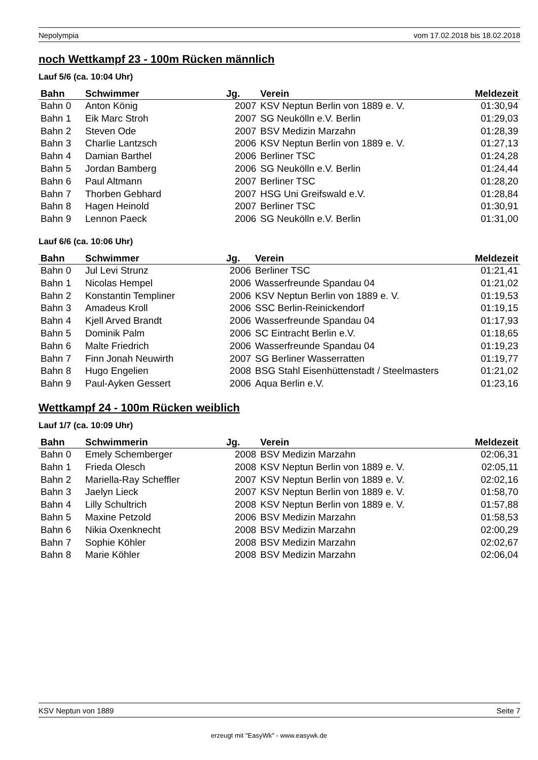Nepolympia vom 17.02.2018 bis 18.02.2018
noch Wettkampf 23 - 100m Rücken männlich
Lauf 5/6 (ca. 10:04 Uhr)
| Bahn | Schwimmer | Jg. | Verein | Meldezeit |
| --- | --- | --- | --- | --- |
| Bahn 0 | Anton König | 2007 | KSV Neptun Berlin von 1889 e. V. | 01:30,94 |
| Bahn 1 | Eik Marc Stroh | 2007 | SG Neukölln e.V. Berlin | 01:29,03 |
| Bahn 2 | Steven Ode | 2007 | BSV Medizin Marzahn | 01:28,39 |
| Bahn 3 | Charlie Lantzsch | 2006 | KSV Neptun Berlin von 1889 e. V. | 01:27,13 |
| Bahn 4 | Damian Barthel | 2006 | Berliner TSC | 01:24,28 |
| Bahn 5 | Jordan Bamberg | 2006 | SG Neukölln e.V. Berlin | 01:24,44 |
| Bahn 6 | Paul Altmann | 2007 | Berliner TSC | 01:28,20 |
| Bahn 7 | Thorben Gebhard | 2007 | HSG Uni Greifswald e.V. | 01:28,84 |
| Bahn 8 | Hagen Heinold | 2007 | Berliner TSC | 01:30,91 |
| Bahn 9 | Lennon Paeck | 2006 | SG Neukölln e.V. Berlin | 01:31,00 |
Lauf 6/6 (ca. 10:06 Uhr)
| Bahn | Schwimmer | Jg. | Verein | Meldezeit |
| --- | --- | --- | --- | --- |
| Bahn 0 | Jul Levi Strunz | 2006 | Berliner TSC | 01:21,41 |
| Bahn 1 | Nicolas Hempel | 2006 | Wasserfreunde Spandau 04 | 01:21,02 |
| Bahn 2 | Konstantin Templiner | 2006 | KSV Neptun Berlin von 1889 e. V. | 01:19,53 |
| Bahn 3 | Amadeus Kroll | 2006 | SSC Berlin-Reinickendorf | 01:19,15 |
| Bahn 4 | Kjell Arved Brandt | 2006 | Wasserfreunde Spandau 04 | 01:17,93 |
| Bahn 5 | Dominik Palm | 2006 | SC Eintracht Berlin e.V. | 01:18,65 |
| Bahn 6 | Malte Friedrich | 2006 | Wasserfreunde Spandau 04 | 01:19,23 |
| Bahn 7 | Finn Jonah Neuwirth | 2007 | SG Berliner Wasserratten | 01:19,77 |
| Bahn 8 | Hugo Engelien | 2008 | BSG Stahl Eisenhüttenstadt / Steelmasters | 01:21,02 |
| Bahn 9 | Paul-Ayken Gessert | 2006 | Aqua Berlin e.V. | 01:23,16 |
Wettkampf 24 - 100m Rücken weiblich
Lauf 1/7 (ca. 10:09 Uhr)
| Bahn | Schwimmerin | Jg. | Verein | Meldezeit |
| --- | --- | --- | --- | --- |
| Bahn 0 | Emely Schemberger | 2008 | BSV Medizin Marzahn | 02:06,31 |
| Bahn 1 | Frieda Olesch | 2008 | KSV Neptun Berlin von 1889 e. V. | 02:05,11 |
| Bahn 2 | Mariella-Ray Scheffler | 2007 | KSV Neptun Berlin von 1889 e. V. | 02:02,16 |
| Bahn 3 | Jaelyn Lieck | 2007 | KSV Neptun Berlin von 1889 e. V. | 01:58,70 |
| Bahn 4 | Lilly Schultrich | 2008 | KSV Neptun Berlin von 1889 e. V. | 01:57,88 |
| Bahn 5 | Maxine Petzold | 2006 | BSV Medizin Marzahn | 01:58,53 |
| Bahn 6 | Nikia Oxenknecht | 2008 | BSV Medizin Marzahn | 02:00,29 |
| Bahn 7 | Sophie Köhler | 2008 | BSV Medizin Marzahn | 02:02,67 |
| Bahn 8 | Marie Köhler | 2008 | BSV Medizin Marzahn | 02:06,04 |
KSV Neptun von 1889 Seite 7
erzeugt mit "EasyWk" - www.easywk.de